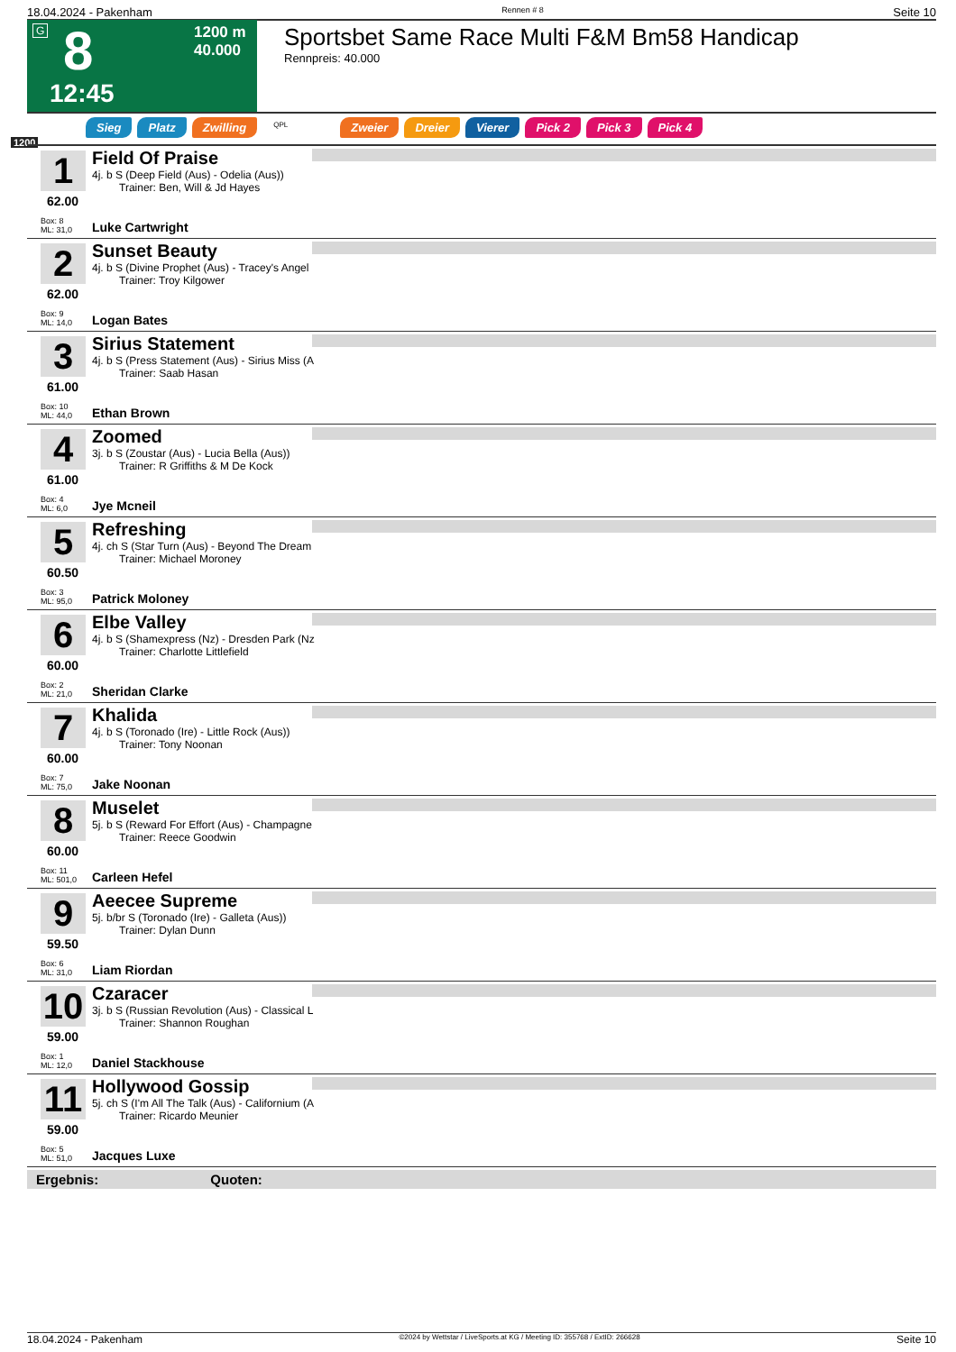18.04.2024 - Pakenham Rennen # 8 Seite 10
G 8
12:45
1200 m
40.000
Sportsbet Same Race Multi F&M Bm58 Handicap
Rennpreis: 40.000
Sieg Platz Zwilling QPL Zweier Dreier Vierer Pick 2 Pick 3 Pick 4
1200
1
62.00
Field Of Praise
4j. b S (Deep Field (Aus) - Odelia (Aus))
Trainer: Ben, Will & Jd Hayes
Box: 8
ML: 31,0
Luke Cartwright
2
62.00
Sunset Beauty
4j. b S (Divine Prophet (Aus) - Tracey's Angel
Trainer: Troy Kilgower
Box: 9
ML: 14,0
Logan Bates
3
61.00
Sirius Statement
4j. b S (Press Statement (Aus) - Sirius Miss (A
Trainer: Saab Hasan
Box: 10
ML: 44,0
Ethan Brown
4
61.00
Zoomed
3j. b S (Zoustar (Aus) - Lucia Bella (Aus))
Trainer: R Griffiths & M De Kock
Box: 4
ML: 6,0
Jye Mcneil
5
60.50
Refreshing
4j. ch S (Star Turn (Aus) - Beyond The Dream
Trainer: Michael Moroney
Box: 3
ML: 95,0
Patrick Moloney
6
60.00
Elbe Valley
4j. b S (Shamexpress (Nz) - Dresden Park (Nz
Trainer: Charlotte Littlefield
Box: 2
ML: 21,0
Sheridan Clarke
7
60.00
Khalida
4j. b S (Toronado (Ire) - Little Rock (Aus))
Trainer: Tony Noonan
Box: 7
ML: 75,0
Jake Noonan
8
60.00
Muselet
5j. b S (Reward For Effort (Aus) - Champagne
Trainer: Reece Goodwin
Box: 11
ML: 501,0
Carleen Hefel
9
59.50
Aeecee Supreme
5j. b/br S (Toronado (Ire) - Galleta (Aus))
Trainer: Dylan Dunn
Box: 6
ML: 31,0
Liam Riordan
10
59.00
Czaracer
3j. b S (Russian Revolution (Aus) - Classical L
Trainer: Shannon Roughan
Box: 1
ML: 12,0
Daniel Stackhouse
11
59.00
Hollywood Gossip
5j. ch S (I'm All The Talk (Aus) - Californium (A
Trainer: Ricardo Meunier
Box: 5
ML: 51,0
Jacques Luxe
Ergebnis: Quoten:
18.04.2024 - Pakenham ©2024 by Wettstar / LiveSports.at KG / Meeting ID: 355768 / ExtID: 266628 Seite 10